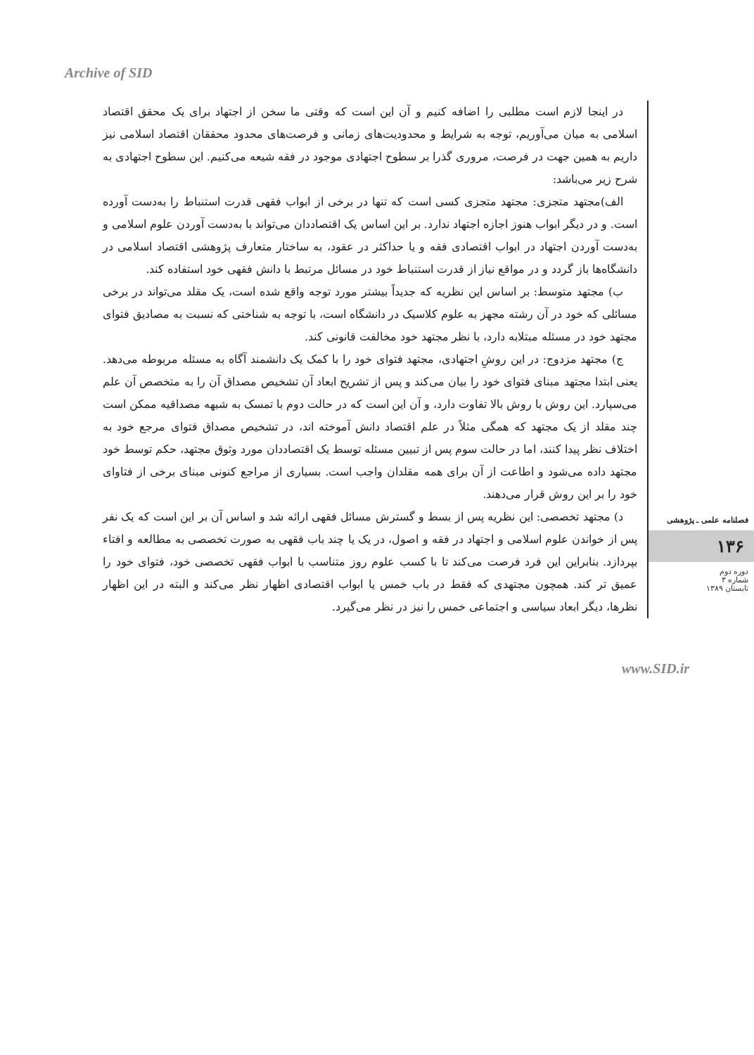Archive of SID
فصلنامه علمی ـ پژوهشی
۱۳۶
دوره دوم
شماره ۳
تابستان ۱۳۸۹
در اینجا لازم است مطلبی را اضافه کنیم و آن این است که وقتی ما سخن از اجتهاد برای یک محقق اقتصاد اسلامی به میان می‌آوریم، توجه به شرایط و محدودیت‌های زمانی و فرصت‌های محدود محققان اقتصاد اسلامی نیز داریم به همین جهت در فرصت، مروری گذرا بر سطوح اجتهادی موجود در فقه شیعه می‌کنیم. این سطوح اجتهادی به شرح زیر می‌باشد:
الف)مجتهد متجزی: مجتهد متجزی کسی است که تنها در برخی از ابواب فقهی قدرت استنباط را به‌دست آورده است. و در دیگر ابواب هنوز اجازه اجتهاد ندارد. بر این اساس یک اقتصاددان می‌تواند با به‌دست آوردن علوم اسلامی و به‌دست آوردن اجتهاد در ابواب اقتصادی فقه و یا حداکثر در عقود، به ساختار متعارف پژوهشی اقتصاد اسلامی در دانشگاه‌ها باز گردد و در مواقع نیاز از قدرت استنباط خود در مسائل مرتبط با دانش فقهی خود استفاده کند.
ب) مجتهد متوسط: بر اساس این نظریه که جدیداً بیشتر مورد توجه واقع شده است، یک مقلد می‌تواند در برخی مسائلی که خود در آن رشته مجهز به علوم کلاسیک در دانشگاه است، با توجه به شناختی که نسبت به مصادیق فتوای مجتهد خود در مسئله مبتلابه دارد، با نظر مجتهد خود مخالفت قانونی کند.
ج) مجتهد مزدوج: در این روشِ اجتهادی، مجتهد فتوای خود را با کمک یک دانشمند آگاه به مسئله مربوطه می‌دهد. یعنی ابتدا مجتهد مبنای فتوای خود را بیان می‌کند و پس از تشریح ابعاد آن تشخیص مصداق آن را به متخصص آن علم می‌سپارد. این روش با روش بالا تفاوت دارد، و آن این است که در حالت دوم با تمسک به شبهه مصداقیه ممکن است چند مقلد از یک مجتهد که همگی مثلاً در علم اقتصاد دانش آموخته اند، در تشخیص مصداق فتوای مرجع خود به اختلاف نظر پیدا کنند، اما در حالت سوم پس از تبیین مسئله توسط یک اقتصاددان مورد وثوق مجتهد، حکم توسط خود مجتهد داده می‌شود و اطاعت از آن برای همه مقلدان واجب است. بسیاری از مراجع کنونی مبنای برخی از فتاوای خود را بر این روش قرار می‌دهند.
د) مجتهد تخصصی: این نظریه پس از بسط و گسترش مسائل فقهی ارائه شد و اساس آن بر این است که یک نفر پس از خواندن علوم اسلامی و اجتهاد در فقه و اصول، در یک یا چند باب فقهی به صورت تخصصی به مطالعه و افتاء بپردازد. بنابراین این فرد فرصت می‌کند تا با کسب علوم روز متناسب با ابواب فقهی تخصصی خود، فتوای خود را عمیق تر کند. همچون مجتهدی که فقط در باب خمس یا ابواب اقتصادی اظهار نظر می‌کند و البته در این اظهار نظرها، دیگر ابعاد سیاسی و اجتماعی خمس را نیز در نظر می‌گیرد.
www.SID.ir